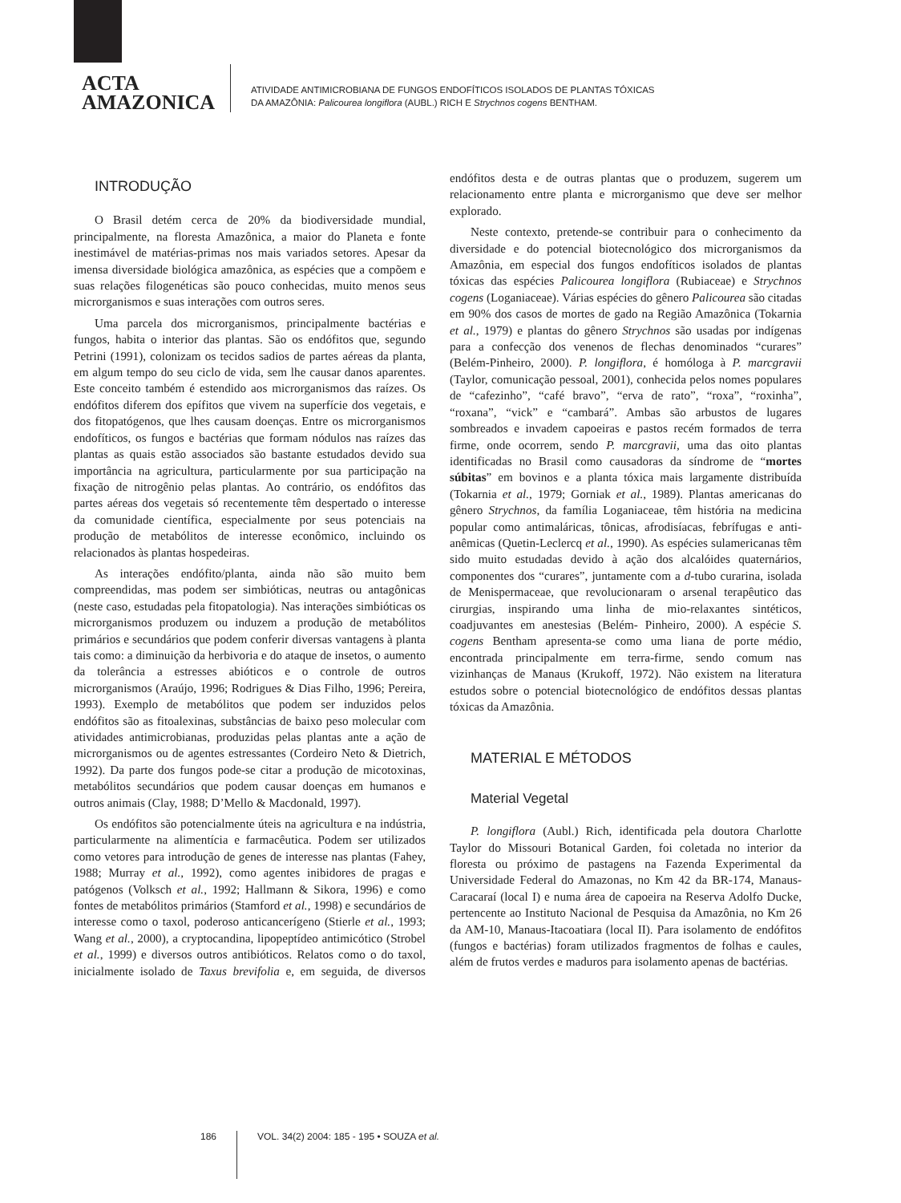ACTA
AMAZONICA
ATIVIDADE ANTIMICROBIANA DE FUNGOS ENDOFÍTICOS ISOLADOS DE PLANTAS TÓXICAS
DA AMAZÔNIA: Palicourea longiflora (AUBL.) RICH E Strychnos cogens BENTHAM.
INTRODUÇÃO
O Brasil detém cerca de 20% da biodiversidade mundial, principalmente, na floresta Amazônica, a maior do Planeta e fonte inestimável de matérias-primas nos mais variados setores. Apesar da imensa diversidade biológica amazônica, as espécies que a compõem e suas relações filogenéticas são pouco conhecidas, muito menos seus microrganismos e suas interações com outros seres.
Uma parcela dos microrganismos, principalmente bactérias e fungos, habita o interior das plantas. São os endófitos que, segundo Petrini (1991), colonizam os tecidos sadios de partes aéreas da planta, em algum tempo do seu ciclo de vida, sem lhe causar danos aparentes. Este conceito também é estendido aos microrganismos das raízes. Os endófitos diferem dos epífitos que vivem na superfície dos vegetais, e dos fitopatógenos, que lhes causam doenças. Entre os microrganismos endofíticos, os fungos e bactérias que formam nódulos nas raízes das plantas as quais estão associados são bastante estudados devido sua importância na agricultura, particularmente por sua participação na fixação de nitrogênio pelas plantas. Ao contrário, os endófitos das partes aéreas dos vegetais só recentemente têm despertado o interesse da comunidade científica, especialmente por seus potenciais na produção de metabólitos de interesse econômico, incluindo os relacionados às plantas hospedeiras.
As interações endófito/planta, ainda não são muito bem compreendidas, mas podem ser simbióticas, neutras ou antagônicas (neste caso, estudadas pela fitopatologia). Nas interações simbióticas os microrganismos produzem ou induzem a produção de metabólitos primários e secundários que podem conferir diversas vantagens à planta tais como: a diminuição da herbivoria e do ataque de insetos, o aumento da tolerância a estresses abióticos e o controle de outros microrganismos (Araújo, 1996; Rodrigues & Dias Filho, 1996; Pereira, 1993). Exemplo de metabólitos que podem ser induzidos pelos endófitos são as fitoalexinas, substâncias de baixo peso molecular com atividades antimicrobianas, produzidas pelas plantas ante a ação de microrganismos ou de agentes estressantes (Cordeiro Neto & Dietrich, 1992). Da parte dos fungos pode-se citar a produção de micotoxinas, metabólitos secundários que podem causar doenças em humanos e outros animais (Clay, 1988; D’Mello & Macdonald, 1997).
Os endófitos são potencialmente úteis na agricultura e na indústria, particularmente na alimentícia e farmacêutica. Podem ser utilizados como vetores para introdução de genes de interesse nas plantas (Fahey, 1988; Murray et al., 1992), como agentes inibidores de pragas e patógenos (Volksch et al., 1992; Hallmann & Sikora, 1996) e como fontes de metabólitos primários (Stamford et al., 1998) e secundários de interesse como o taxol, poderoso anticancerígeno (Stierle et al., 1993; Wang et al., 2000), a cryptocandina, lipopeptídeo antimicótico (Strobel et al., 1999) e diversos outros antibióticos. Relatos como o do taxol, inicialmente isolado de Taxus brevifolia e, em seguida, de diversos endófitos desta e de outras plantas que o produzem, sugerem um relacionamento entre planta e microrganismo que deve ser melhor explorado.
Neste contexto, pretende-se contribuir para o conhecimento da diversidade e do potencial biotecnológico dos microrganismos da Amazônia, em especial dos fungos endofíticos isolados de plantas tóxicas das espécies Palicourea longiflora (Rubiaceae) e Strychnos cogens (Loganiaceae). Várias espécies do gênero Palicourea são citadas em 90% dos casos de mortes de gado na Região Amazônica (Tokarnia et al., 1979) e plantas do gênero Strychnos são usadas por indígenas para a confecção dos venenos de flechas denominados “curares” (Belém-Pinheiro, 2000). P. longiflora, é homóloga à P. marcgravii (Taylor, comunicação pessoal, 2001), conhecida pelos nomes populares de “cafezinho”, “café bravo”, “erva de rato”, “roxa”, “roxinha”, “roxana”, “vick” e “cambará”. Ambas são arbustos de lugares sombreados e invadem capoeiras e pastos recém formados de terra firme, onde ocorrem, sendo P. marcgravii, uma das oito plantas identificadas no Brasil como causadoras da síndrome de “mortes súbitas” em bovinos e a planta tóxica mais largamente distribuída (Tokarnia et al., 1979; Gorniak et al., 1989). Plantas americanas do gênero Strychnos, da família Loganiaceae, têm história na medicina popular como antimaláricas, tônicas, afrodisíacas, febrífugas e anti-anêmicas (Quetin-Leclercq et al., 1990). As espécies sulamericanas têm sido muito estudadas devido à ação dos alcalóides quaternários, componentes dos “curares”, juntamente com a d-tubo curarina, isolada de Menispermaceae, que revolucionaram o arsenal terapêutico das cirurgias, inspirando uma linha de mio-relaxantes sintéticos, coadjuvantes em anestesias (Belém- Pinheiro, 2000). A espécie S. cogens Bentham apresenta-se como uma liana de porte médio, encontrada principalmente em terra-firme, sendo comum nas vizinhanças de Manaus (Krukoff, 1972). Não existem na literatura estudos sobre o potencial biotecnológico de endófitos dessas plantas tóxicas da Amazônia.
MATERIAL E MÉTODOS
Material Vegetal
P. longiflora (Aubl.) Rich, identificada pela doutora Charlotte Taylor do Missouri Botanical Garden, foi coletada no interior da floresta ou próximo de pastagens na Fazenda Experimental da Universidade Federal do Amazonas, no Km 42 da BR-174, Manaus-Caracaraí (local I) e numa área de capoeira na Reserva Adolfo Ducke, pertencente ao Instituto Nacional de Pesquisa da Amazônia, no Km 26 da AM-10, Manaus-Itacoatiara (local II). Para isolamento de endófitos (fungos e bactérias) foram utilizados fragmentos de folhas e caules, além de frutos verdes e maduros para isolamento apenas de bactérias.
186 VOL. 34(2) 2004: 185 - 195 • SOUZA et al.